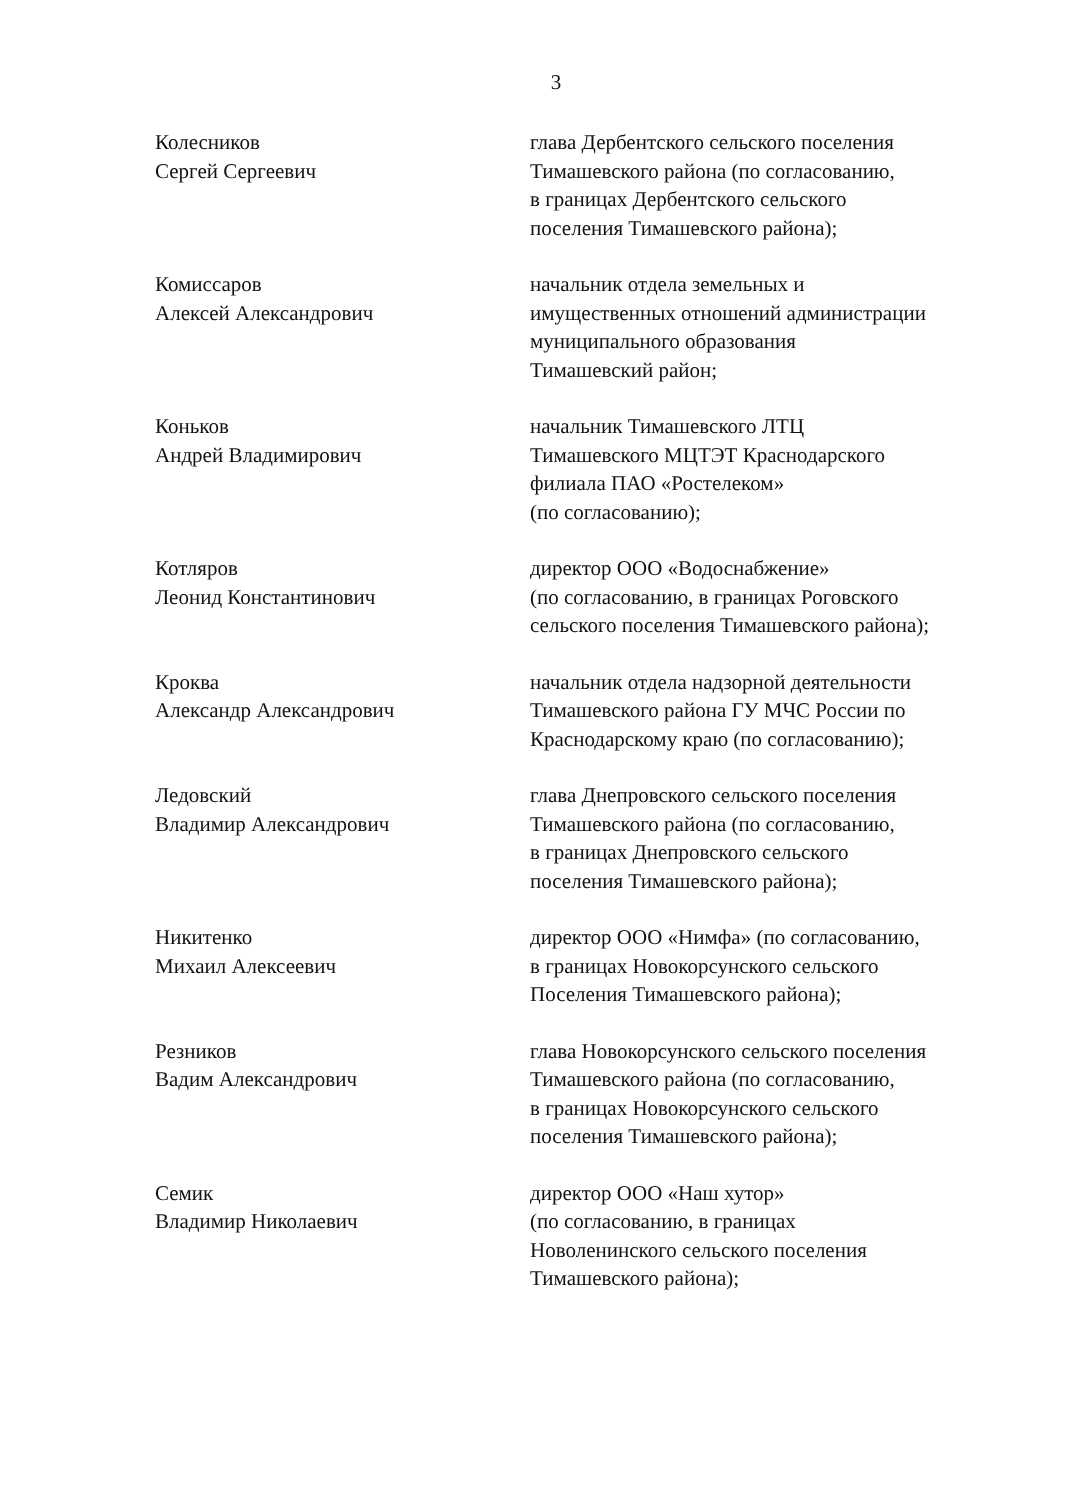3
Колесников
Сергей Сергеевич
глава Дербентского сельского поселения
Тимашевского района (по согласованию,
в границах Дербентского сельского
поселения Тимашевского района);
Комиссаров
Алексей Александрович
начальник отдела земельных и
имущественных отношений администрации
муниципального образования
Тимашевский район;
Коньков
Андрей Владимирович
начальник Тимашевского ЛТЦ
Тимашевского МЦТЭТ Краснодарского
филиала ПАО «Ростелеком»
(по согласованию);
Котляров
Леонид Константинович
директор ООО «Водоснабжение»
(по согласованию, в границах Роговского
сельского поселения Тимашевского района);
Кроква
Александр Александрович
начальник отдела надзорной деятельности
Тимашевского района ГУ МЧС России по
Краснодарскому краю (по согласованию);
Ледовский
Владимир Александрович
глава Днепровского сельского поселения
Тимашевского района (по согласованию,
в границах Днепровского сельского
поселения Тимашевского района);
Никитенко
Михаил Алексеевич
директор ООО «Нимфа» (по согласованию,
в границах Новокорсунского сельского
Поселения Тимашевского района);
Резников
Вадим Александрович
глава Новокорсунского сельского поселения
Тимашевского района (по согласованию,
в границах Новокорсунского сельского
поселения Тимашевского района);
Семик
Владимир Николаевич
директор ООО «Наш хутор»
(по согласованию, в границах
Новоленинского сельского поселения
Тимашевского района);